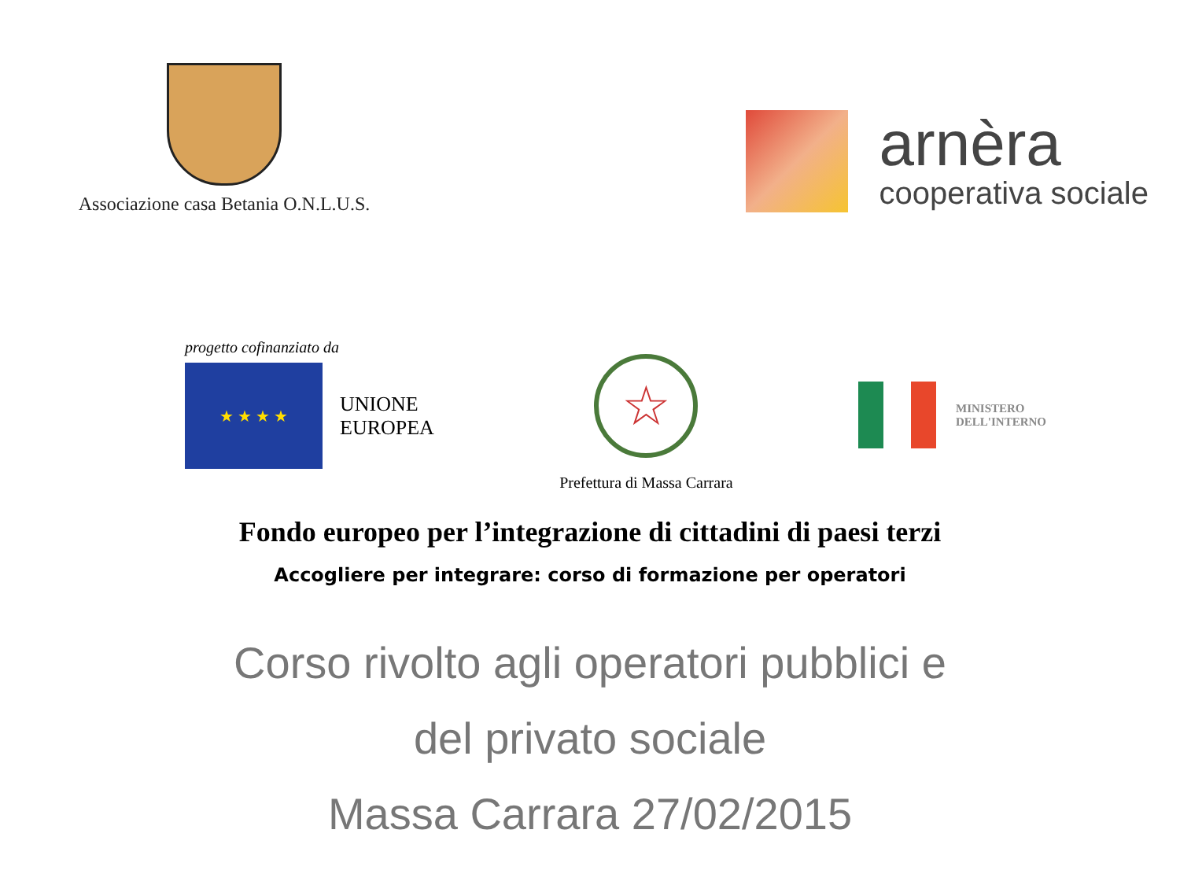Associazione casa Betania O.N.L.U.S.
arnèra
cooperativa sociale
progetto cofinanziato da
★ ★ ★ ★
UNIONE
EUROPEA
☆
Prefettura di Massa Carrara
MINISTERO
DELL'INTERNO
Fondo europeo per l’integrazione di cittadini di paesi terzi
Accogliere per integrare: corso di formazione per operatori
Corso rivolto agli operatori pubblici e
del privato sociale
Massa Carrara 27/02/2015